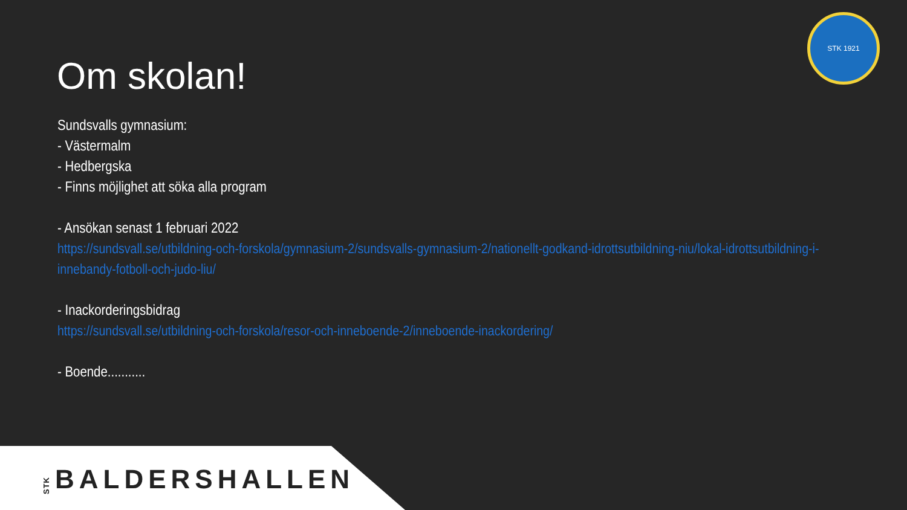STK 1921
Om skolan!
Sundsvalls gymnasium:
- Västermalm
- Hedbergska
- Finns möjlighet att söka alla program
- Ansökan senast 1 februari 2022
https://sundsvall.se/utbildning-och-forskola/gymnasium-2/sundsvalls-gymnasium-2/nationellt-godkand-idrottsutbildning-niu/lokal-idrottsutbildning-i-innebandy-fotboll-och-judo-liu/
- Inackorderingsbidrag
https://sundsvall.se/utbildning-och-forskola/resor-och-inneboende-2/inneboende-inackordering/
- Boende...........
STKBALDERSHALLEN